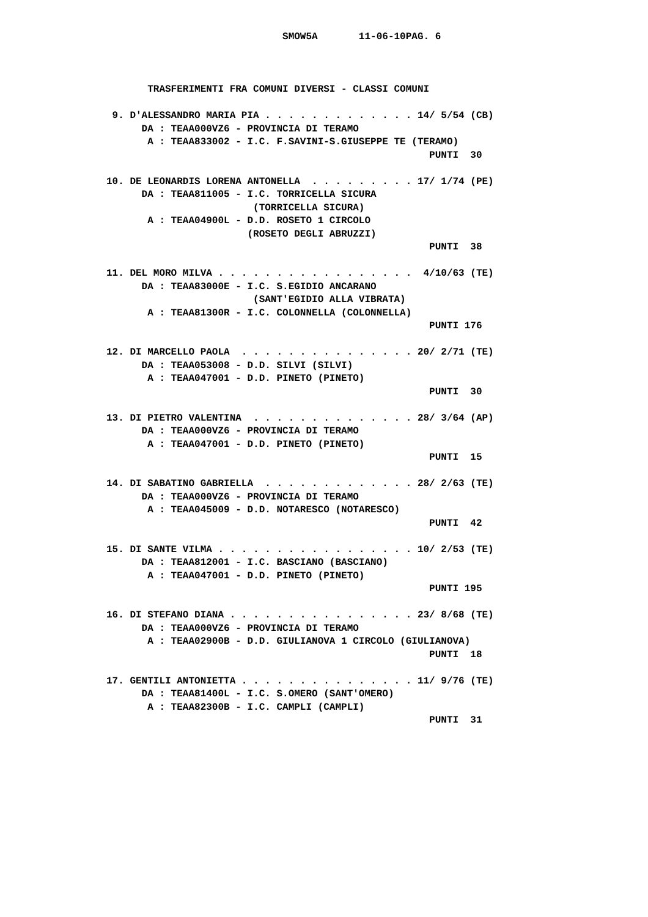SMOW5A       11-06-10PAG. 6



       TRASFERIMENTI FRA COMUNI DIVERSI - CLASSI COMUNI

 9. D'ALESSANDRO MARIA PIA . . . . . . . . . . . . . 14/ 5/54 (CB)
      DA : TEAA000VZ6 - PROVINCIA DI TERAMO
       A : TEAA833002 - I.C. F.SAVINI-S.GIUSEPPE TE (TERAMO)
                                                       PUNTI  30

10. DE LEONARDIS LORENA ANTONELLA  . . . . . . . . . 17/ 1/74 (PE)
      DA : TEAA811005 - I.C. TORRICELLA SICURA
                         (TORRICELLA SICURA)
       A : TEAA04900L - D.D. ROSETO 1 CIRCOLO
                        (ROSETO DEGLI ABRUZZI)
                                                       PUNTI  38

11. DEL MORO MILVA . . . . . . . . . . . . . . . . .  4/10/63 (TE)
      DA : TEAA83000E - I.C. S.EGIDIO ANCARANO
                         (SANT'EGIDIO ALLA VIBRATA)
       A : TEAA81300R - I.C. COLONNELLA (COLONNELLA)
                                                       PUNTI 176

12. DI MARCELLO PAOLA  . . . . . . . . . . . . . . . 20/ 2/71 (TE)
      DA : TEAA053008 - D.D. SILVI (SILVI)
       A : TEAA047001 - D.D. PINETO (PINETO)
                                                       PUNTI  30

13. DI PIETRO VALENTINA  . . . . . . . . . . . . . . 28/ 3/64 (AP)
      DA : TEAA000VZ6 - PROVINCIA DI TERAMO
       A : TEAA047001 - D.D. PINETO (PINETO)
                                                       PUNTI  15

14. DI SABATINO GABRIELLA  . . . . . . . . . . . . . 28/ 2/63 (TE)
      DA : TEAA000VZ6 - PROVINCIA DI TERAMO
       A : TEAA045009 - D.D. NOTARESCO (NOTARESCO)
                                                       PUNTI  42

15. DI SANTE VILMA . . . . . . . . . . . . . . . . . 10/ 2/53 (TE)
      DA : TEAA812001 - I.C. BASCIANO (BASCIANO)
       A : TEAA047001 - D.D. PINETO (PINETO)
                                                       PUNTI 195

16. DI STEFANO DIANA . . . . . . . . . . . . . . . . 23/ 8/68 (TE)
      DA : TEAA000VZ6 - PROVINCIA DI TERAMO
       A : TEAA02900B - D.D. GIULIANOVA 1 CIRCOLO (GIULIANOVA)
                                                       PUNTI  18

17. GENTILI ANTONIETTA . . . . . . . . . . . . . . . 11/ 9/76 (TE)
      DA : TEAA81400L - I.C. S.OMERO (SANT'OMERO)
       A : TEAA82300B - I.C. CAMPLI (CAMPLI)
                                                       PUNTI  31